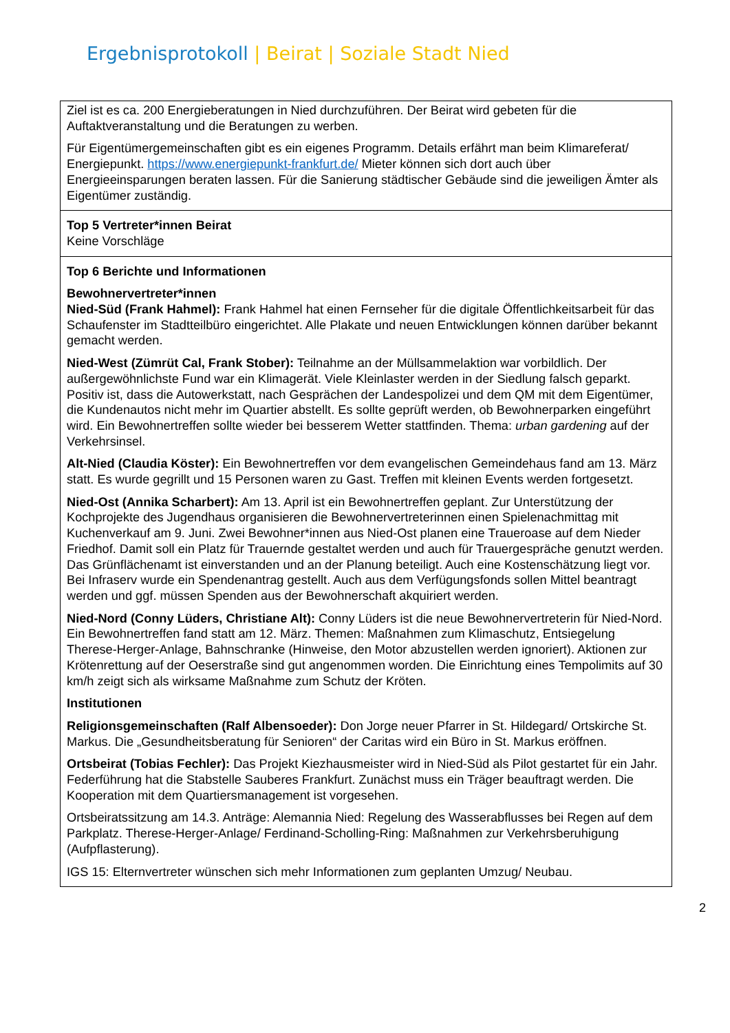Ergebnisprotokoll | Beirat | Soziale Stadt Nied
| Ziel ist es ca. 200 Energieberatungen in Nied durchzuführen. Der Beirat wird gebeten für die Auftaktveranstaltung und die Beratungen zu werben. Für Eigentümergemeinschaften gibt es ein eigenes Programm. Details erfährt man beim Klimareferat/ Energiepunkt. https://www.energiepunkt-frankfurt.de/ Mieter können sich dort auch über Energieeinsparungen beraten lassen. Für die Sanierung städtischer Gebäude sind die jeweiligen Ämter als Eigentümer zuständig. |
| Top 5 Vertreter*innen Beirat Keine Vorschläge |
| Top 6 Berichte und Informationen Bewohnervertreter*innen Nied-Süd (Frank Hahmel): Frank Hahmel hat einen Fernseher für die digitale Öffentlichkeitsarbeit für das Schaufenster im Stadtteilbüro eingerichtet. Alle Plakate und neuen Entwicklungen können darüber bekannt gemacht werden. Nied-West (Zümrüt Cal, Frank Stober): Teilnahme an der Müllsammelaktion war vorbildlich. Der außergewöhnlichste Fund war ein Klimagerät. Viele Kleinlaster werden in der Siedlung falsch geparkt. Positiv ist, dass die Autowerkstatt, nach Gesprächen der Landespolizei und dem QM mit dem Eigentümer, die Kundenautos nicht mehr im Quartier abstellt. Es sollte geprüft werden, ob Bewohnerparken eingeführt wird. Ein Bewohnertreffen sollte wieder bei besserem Wetter stattfinden. Thema: urban gardening auf der Verkehrsinsel. Alt-Nied (Claudia Köster): Ein Bewohnertreffen vor dem evangelischen Gemeindehaus fand am 13. März statt. Es wurde gegrillt und 15 Personen waren zu Gast. Treffen mit kleinen Events werden fortgesetzt. Nied-Ost (Annika Scharbert): Am 13. April ist ein Bewohnertreffen geplant. Zur Unterstützung der Kochprojekte des Jugendhaus organisieren die Bewohnervertreterinnen einen Spielenachmittag mit Kuchenverkauf am 9. Juni. Zwei Bewohner*innen aus Nied-Ost planen eine Traueroase auf dem Nieder Friedhof. Damit soll ein Platz für Trauernde gestaltet werden und auch für Trauergespräche genutzt werden. Das Grünflächenamt ist einverstanden und an der Planung beteiligt. Auch eine Kostenschätzung liegt vor. Bei Infraserv wurde ein Spendenantrag gestellt. Auch aus dem Verfügungsfonds sollen Mittel beantragt werden und ggf. müssen Spenden aus der Bewohnerschaft akquiriert werden. Nied-Nord (Conny Lüders, Christiane Alt): Conny Lüders ist die neue Bewohnervertreterin für Nied-Nord. Ein Bewohnertreffen fand statt am 12. März. Themen: Maßnahmen zum Klimaschutz, Entsiegelung Therese-Herger-Anlage, Bahnschranke (Hinweise, den Motor abzustellen werden ignoriert). Aktionen zur Krötenrettung auf der Oeserstraße sind gut angenommen worden. Die Einrichtung eines Tempolimits auf 30 km/h zeigt sich als wirksame Maßnahme zum Schutz der Kröten. Institutionen Religionsgemeinschaften (Ralf Albensoeder): Don Jorge neuer Pfarrer in St. Hildegard/ Ortskirche St. Markus. Die „Gesundheitsberatung für Senioren“ der Caritas wird ein Büro in St. Markus eröffnen. Ortsbeirat (Tobias Fechler): Das Projekt Kiezhausmeister wird in Nied-Süd als Pilot gestartet für ein Jahr. Federführung hat die Stabstelle Sauberes Frankfurt. Zunächst muss ein Träger beauftragt werden. Die Kooperation mit dem Quartiersmanagement ist vorgesehen. Ortsbeiratssitzung am 14.3. Anträge: Alemannia Nied: Regelung des Wasserabflusses bei Regen auf dem Parkplatz. Therese-Herger-Anlage/ Ferdinand-Scholling-Ring: Maßnahmen zur Verkehrsberuhigung (Aufpflasterung). IGS 15: Elternvertreter wünschen sich mehr Informationen zum geplanten Umzug/ Neubau. |
2